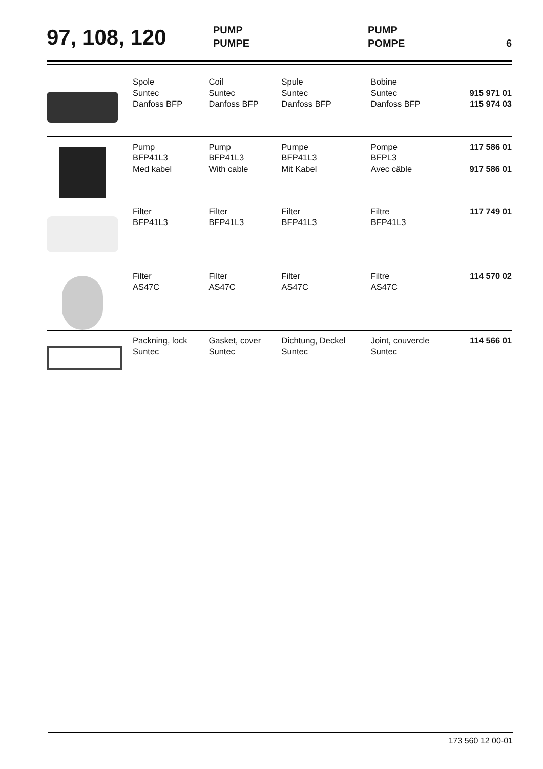97, 108, 120
PUMP
PUMPE
PUMP
POMPE
6
| | Spole Suntec Danfoss BFP | Coil Suntec Danfoss BFP | Spule Suntec Danfoss BFP | Bobine Suntec Danfoss BFP | 915 971 01 115 974 03 |
| | Pump BFP41L3 Med kabel | Pump BFP41L3 With cable | Pumpe BFP41L3 Mit Kabel | Pompe BFPL3 Avec câble | 117 586 01 917 586 01 |
| | Filter BFP41L3 | Filter BFP41L3 | Filter BFP41L3 | Filtre BFP41L3 | 117 749 01 |
| | Filter AS47C | Filter AS47C | Filter AS47C | Filtre AS47C | 114 570 02 |
| | Packning, lock Suntec | Gasket, cover Suntec | Dichtung, Deckel Suntec | Joint, couvercle Suntec | 114 566 01 |
173 560 12 00-01